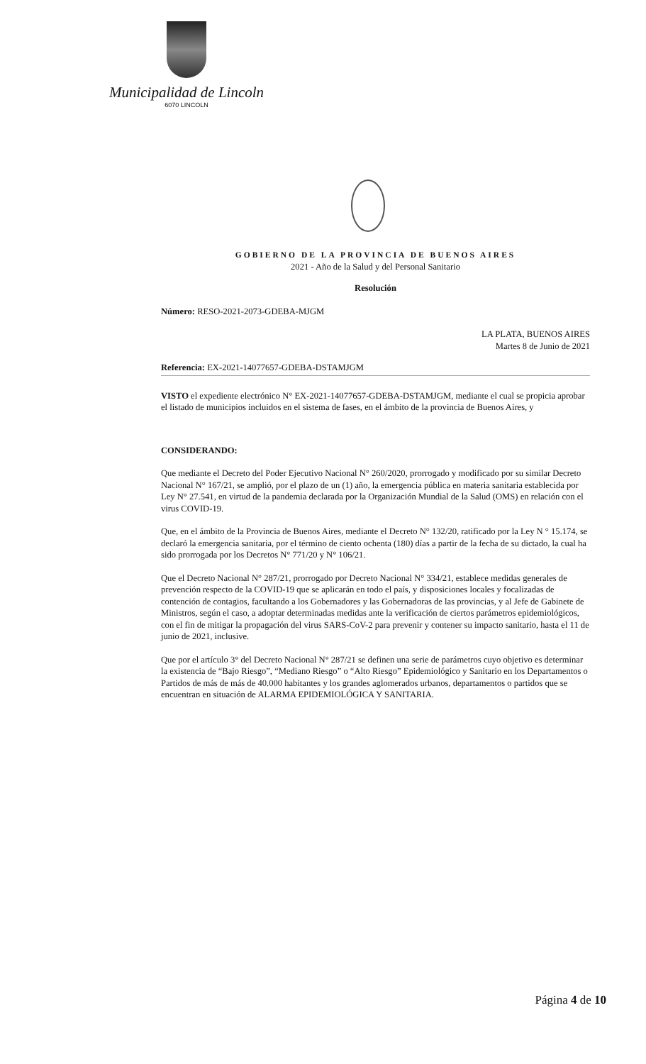Municipalidad de Lincoln
6070 LINCOLN
GOBIERNO DE LA PROVINCIA DE BUENOS AIRES
2021 - Año de la Salud y del Personal Sanitario
Resolución
Número: RESO-2021-2073-GDEBA-MJGM
LA PLATA, BUENOS AIRES
Martes 8 de Junio de 2021
Referencia: EX-2021-14077657-GDEBA-DSTAMJGM
VISTO el expediente electrónico N° EX-2021-14077657-GDEBA-DSTAMJGM, mediante el cual se propicia aprobar el listado de municipios incluidos en el sistema de fases, en el ámbito de la provincia de Buenos Aires, y
CONSIDERANDO:
Que mediante el Decreto del Poder Ejecutivo Nacional N° 260/2020, prorrogado y modificado por su similar Decreto Nacional N° 167/21, se amplió, por el plazo de un (1) año, la emergencia pública en materia sanitaria establecida por Ley N° 27.541, en virtud de la pandemia declarada por la Organización Mundial de la Salud (OMS) en relación con el virus COVID-19.
Que, en el ámbito de la Provincia de Buenos Aires, mediante el Decreto N° 132/20, ratificado por la Ley N ° 15.174, se declaró la emergencia sanitaria, por el término de ciento ochenta (180) días a partir de la fecha de su dictado, la cual ha sido prorrogada por los Decretos N° 771/20 y N° 106/21.
Que el Decreto Nacional N° 287/21, prorrogado por Decreto Nacional N° 334/21, establece medidas generales de prevención respecto de la COVID-19 que se aplicarán en todo el país, y disposiciones locales y focalizadas de contención de contagios, facultando a los Gobernadores y las Gobernadoras de las provincias, y al Jefe de Gabinete de Ministros, según el caso, a adoptar determinadas medidas ante la verificación de ciertos parámetros epidemiológicos, con el fin de mitigar la propagación del virus SARS-CoV-2 para prevenir y contener su impacto sanitario, hasta el 11 de junio de 2021, inclusive.
Que por el artículo 3° del Decreto Nacional N° 287/21 se definen una serie de parámetros cuyo objetivo es determinar la existencia de “Bajo Riesgo”, “Mediano Riesgo” o “Alto Riesgo” Epidemiológico y Sanitario en los Departamentos o Partidos de más de más de 40.000 habitantes y los grandes aglomerados urbanos, departamentos o partidos que se encuentran en situación de ALARMA EPIDEMIOLÓGICA Y SANITARIA.
Página 4 de 10